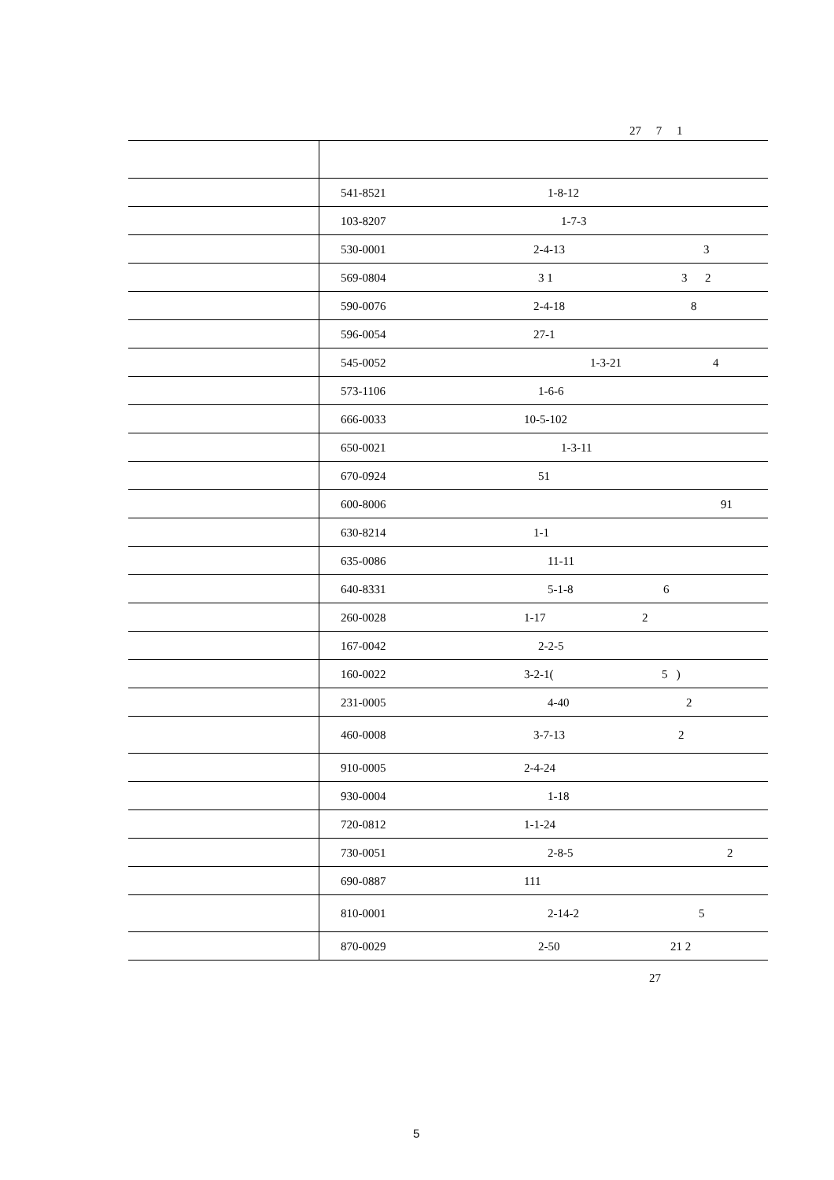27 7 1
| | 541-8521 1-8-12 |
| | 103-8207 1-7-3 |
| | 530-0001 2-4-13 3 |
| | 569-0804 3 1 3 2 |
| | 590-0076 2-4-18 8 |
| | 596-0054 27-1 |
| | 545-0052 1-3-21 4 |
| | 573-1106 1-6-6 |
| | 666-0033 10-5-102 |
| | 650-0021 1-3-11 |
| | 670-0924 51 |
| | 600-8006 91 |
| | 630-8214 1-1 |
| | 635-0086 11-11 |
| | 640-8331 5-1-8 6 |
| | 260-0028 1-17 2 |
| | 167-0042 2-2-5 |
| | 160-0022 3-2-1( 5 ) |
| | 231-0005 4-40 2 |
| | 460-0008 3-7-13 2 |
| | 910-0005 2-4-24 |
| | 930-0004 1-18 |
| | 720-0812 1-1-24 |
| | 730-0051 2-8-5 2 |
| | 690-0887 111 |
| | 810-0001 2-14-2 5 |
| | 870-0029 2-50 21 2 |
27
5